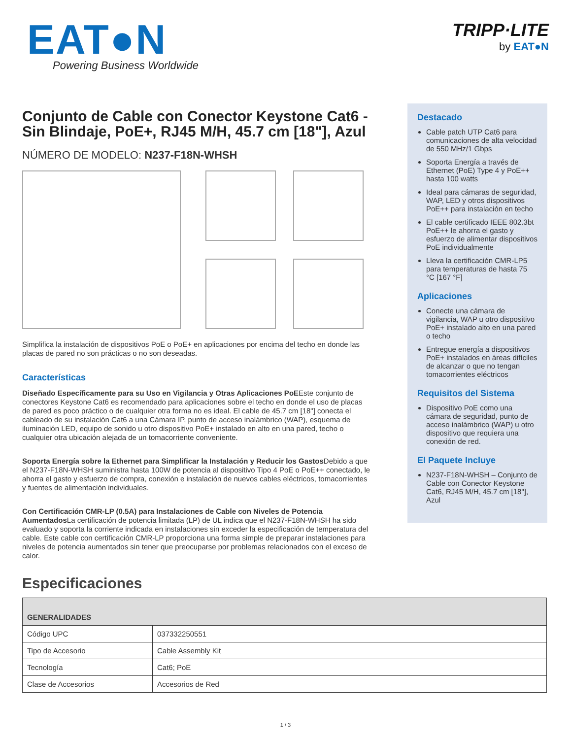EAT●N
Powering Business Worldwide
TRIPP·LITE
by EAT●N
Conjunto de Cable con Conector Keystone Cat6 - Sin Blindaje, PoE+, RJ45 M/H, 45.7 cm [18"], Azul
NÚMERO DE MODELO: N237-F18N-WHSH
Simplifica la instalación de dispositivos PoE o PoE+ en aplicaciones por encima del techo en donde las placas de pared no son prácticas o no son deseadas.
Características
Diseñado Específicamente para su Uso en Vigilancia y Otras Aplicaciones PoEEste conjunto de conectores Keystone Cat6 es recomendado para aplicaciones sobre el techo en donde el uso de placas de pared es poco práctico o de cualquier otra forma no es ideal. El cable de 45.7 cm [18"] conecta el cableado de su instalación Cat6 a una Cámara IP, punto de acceso inalámbrico (WAP), esquema de iluminación LED, equipo de sonido u otro dispositivo PoE+ instalado en alto en una pared, techo o cualquier otra ubicación alejada de un tomacorriente conveniente.
Soporta Energía sobre la Ethernet para Simplificar la Instalación y Reducir los Gastos Debido a que el N237-F18N-WHSH suministra hasta 100W de potencia al dispositivo Tipo 4 PoE o PoE++ conectado, le ahorra el gasto y esfuerzo de compra, conexión e instalación de nuevos cables eléctricos, tomacorrientes y fuentes de alimentación individuales.
Con Certificación CMR-LP (0.5A) para Instalaciones de Cable con Niveles de Potencia Aumentados La certificación de potencia limitada (LP) de UL indica que el N237-F18N-WHSH ha sido evaluado y soporta la corriente indicada en instalaciones sin exceder la especificación de temperatura del cable. Este cable con certificación CMR-LP proporciona una forma simple de preparar instalaciones para niveles de potencia aumentados sin tener que preocuparse por problemas relacionados con el exceso de calor.
Destacado
Cable patch UTP Cat6 para comunicaciones de alta velocidad de 550 MHz/1 Gbps
Soporta Energía a través de Ethernet (PoE) Type 4 y PoE++ hasta 100 watts
Ideal para cámaras de seguridad, WAP, LED y otros dispositivos PoE++ para instalación en techo
El cable certificado IEEE 802.3bt PoE++ le ahorra el gasto y esfuerzo de alimentar dispositivos PoE individualmente
Lleva la certificación CMR-LP5 para temperaturas de hasta 75 °C [167 °F]
Aplicaciones
Conecte una cámara de vigilancia, WAP u otro dispositivo PoE+ instalado alto en una pared o techo
Entregue energía a dispositivos PoE+ instalados en áreas difíciles de alcanzar o que no tengan tomacorrientes eléctricos
Requisitos del Sistema
Dispositivo PoE como una cámara de seguridad, punto de acceso inalámbrico (WAP) u otro dispositivo que requiera una conexión de red.
El Paquete Incluye
N237-F18N-WHSH – Conjunto de Cable con Conector Keystone Cat6, RJ45 M/H, 45.7 cm [18"], Azul
Especificaciones
| GENERALIDADES | |
| --- | --- |
| Código UPC | 037332250551 |
| Tipo de Accesorio | Cable Assembly Kit |
| Tecnología | Cat6; PoE |
| Clase de Accesorios | Accesorios de Red |
1 / 3